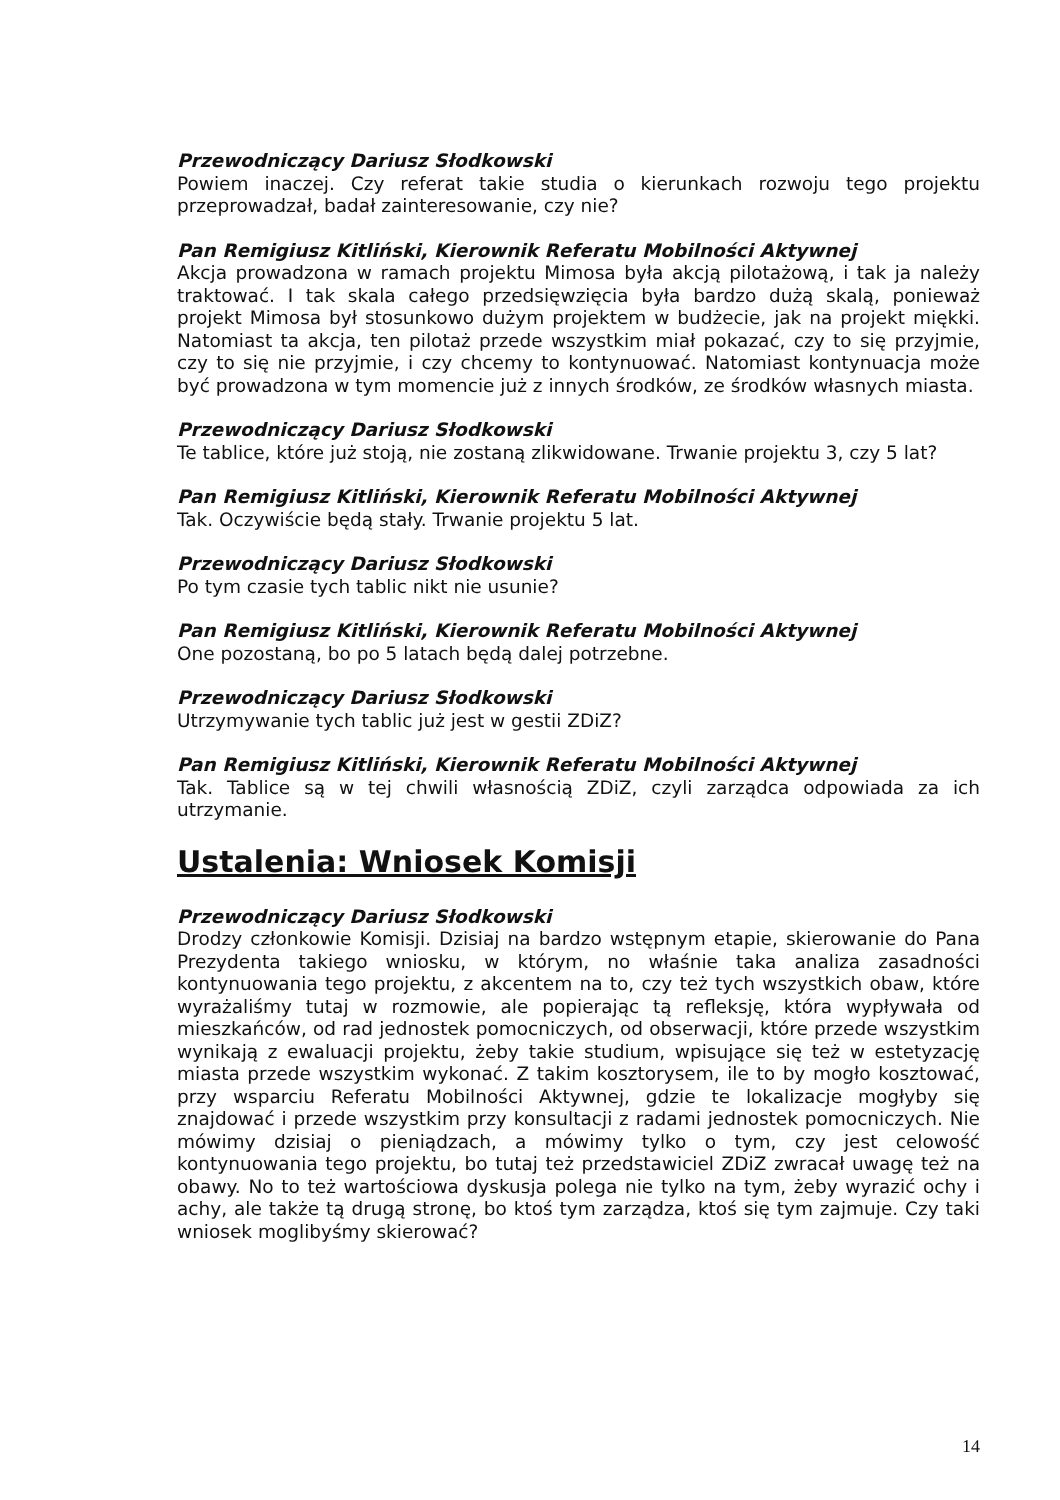Przewodniczący Dariusz Słodkowski
Powiem inaczej. Czy referat takie studia o kierunkach rozwoju tego projektu przeprowadzał, badał zainteresowanie, czy nie?
Pan Remigiusz Kitliński, Kierownik Referatu Mobilności Aktywnej
Akcja prowadzona w ramach projektu Mimosa była akcją pilotażową, i tak ja należy traktować. I tak skala całego przedsięwzięcia była bardzo dużą skalą, ponieważ projekt Mimosa był stosunkowo dużym projektem w budżecie, jak na projekt miękki. Natomiast ta akcja, ten pilotaż przede wszystkim miał pokazać, czy to się przyjmie, czy to się nie przyjmie, i czy chcemy to kontynuować. Natomiast kontynuacja może być prowadzona w tym momencie już z innych środków, ze środków własnych miasta.
Przewodniczący Dariusz Słodkowski
Te tablice, które już stoją, nie zostaną zlikwidowane. Trwanie projektu 3, czy 5 lat?
Pan Remigiusz Kitliński, Kierownik Referatu Mobilności Aktywnej
Tak. Oczywiście będą stały. Trwanie projektu 5 lat.
Przewodniczący Dariusz Słodkowski
Po tym czasie tych tablic nikt nie usunie?
Pan Remigiusz Kitliński, Kierownik Referatu Mobilności Aktywnej
One pozostaną, bo po 5 latach będą dalej potrzebne.
Przewodniczący Dariusz Słodkowski
Utrzymywanie tych tablic już jest w gestii ZDiZ?
Pan Remigiusz Kitliński, Kierownik Referatu Mobilności Aktywnej
Tak. Tablice są w tej chwili własnością ZDiZ, czyli zarządca odpowiada za ich utrzymanie.
Ustalenia: Wniosek Komisji
Przewodniczący Dariusz Słodkowski
Drodzy członkowie Komisji. Dzisiaj na bardzo wstępnym etapie, skierowanie do Pana Prezydenta takiego wniosku, w którym, no właśnie taka analiza zasadności kontynuowania tego projektu, z akcentem na to, czy też tych wszystkich obaw, które wyrażaliśmy tutaj w rozmowie, ale popierając tą refleksję, która wypływała od mieszkańców, od rad jednostek pomocniczych, od obserwacji, które przede wszystkim wynikają z ewaluacji projektu, żeby takie studium, wpisujące się też w estetyzację miasta przede wszystkim wykonać. Z takim kosztorysem, ile to by mogło kosztować, przy wsparciu Referatu Mobilności Aktywnej, gdzie te lokalizacje mogłyby się znajdować i przede wszystkim przy konsultacji z radami jednostek pomocniczych. Nie mówimy dzisiaj o pieniądzach, a mówimy tylko o tym, czy jest celowość kontynuowania tego projektu, bo tutaj też przedstawiciel ZDiZ zwracał uwagę też na obawy. No to też wartościowa dyskusja polega nie tylko na tym, żeby wyrazić ochy i achy, ale także tą drugą stronę, bo ktoś tym zarządza, ktoś się tym zajmuje. Czy taki wniosek moglibyśmy skierować?
14